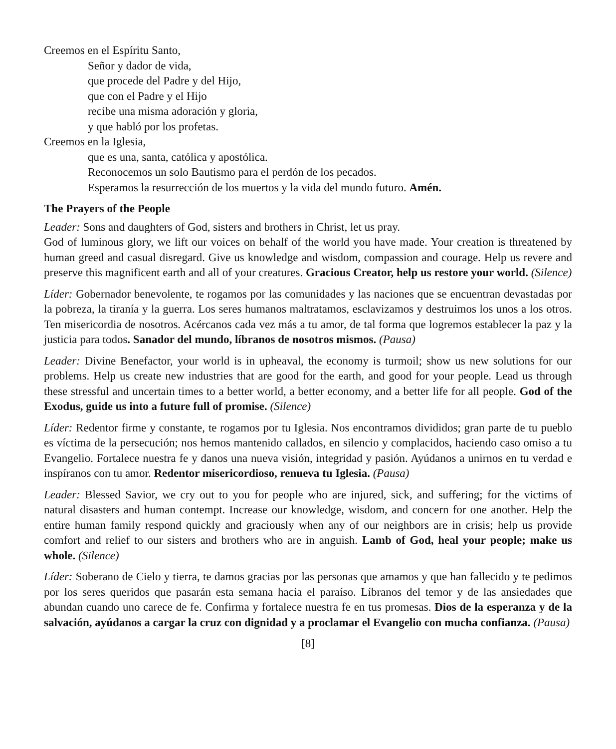Creemos en el Espíritu Santo,
Señor y dador de vida,
que procede del Padre y del Hijo,
que con el Padre y el Hijo
recibe una misma adoración y gloria,
y que habló por los profetas.
Creemos en la Iglesia,
que es una, santa, católica y apostólica.
Reconocemos un solo Bautismo para el perdón de los pecados.
Esperamos la resurrección de los muertos y la vida del mundo futuro. Amén.
The Prayers of the People
Leader: Sons and daughters of God, sisters and brothers in Christ, let us pray.
God of luminous glory, we lift our voices on behalf of the world you have made. Your creation is threatened by human greed and casual disregard. Give us knowledge and wisdom, compassion and courage. Help us revere and preserve this magnificent earth and all of your creatures. Gracious Creator, help us restore your world. (Silence)
Líder: Gobernador benevolente, te rogamos por las comunidades y las naciones que se encuentran devastadas por la pobreza, la tiranía y la guerra. Los seres humanos maltratamos, esclavizamos y destruimos los unos a los otros. Ten misericordia de nosotros. Acércanos cada vez más a tu amor, de tal forma que logremos establecer la paz y la justicia para todos. Sanador del mundo, líbranos de nosotros mismos. (Pausa)
Leader: Divine Benefactor, your world is in upheaval, the economy is turmoil; show us new solutions for our problems. Help us create new industries that are good for the earth, and good for your people. Lead us through these stressful and uncertain times to a better world, a better economy, and a better life for all people. God of the Exodus, guide us into a future full of promise. (Silence)
Líder: Redentor firme y constante, te rogamos por tu Iglesia. Nos encontramos divididos; gran parte de tu pueblo es víctima de la persecución; nos hemos mantenido callados, en silencio y complacidos, haciendo caso omiso a tu Evangelio. Fortalece nuestra fe y danos una nueva visión, integridad y pasión. Ayúdanos a unirnos en tu verdad e inspíranos con tu amor. Redentor misericordioso, renueva tu Iglesia. (Pausa)
Leader: Blessed Savior, we cry out to you for people who are injured, sick, and suffering; for the victims of natural disasters and human contempt. Increase our knowledge, wisdom, and concern for one another. Help the entire human family respond quickly and graciously when any of our neighbors are in crisis; help us provide comfort and relief to our sisters and brothers who are in anguish. Lamb of God, heal your people; make us whole. (Silence)
Líder: Soberano de Cielo y tierra, te damos gracias por las personas que amamos y que han fallecido y te pedimos por los seres queridos que pasarán esta semana hacia el paraíso. Líbranos del temor y de las ansiedades que abundan cuando uno carece de fe. Confirma y fortalece nuestra fe en tus promesas. Dios de la esperanza y de la salvación, ayúdanos a cargar la cruz con dignidad y a proclamar el Evangelio con mucha confianza. (Pausa)
[8]